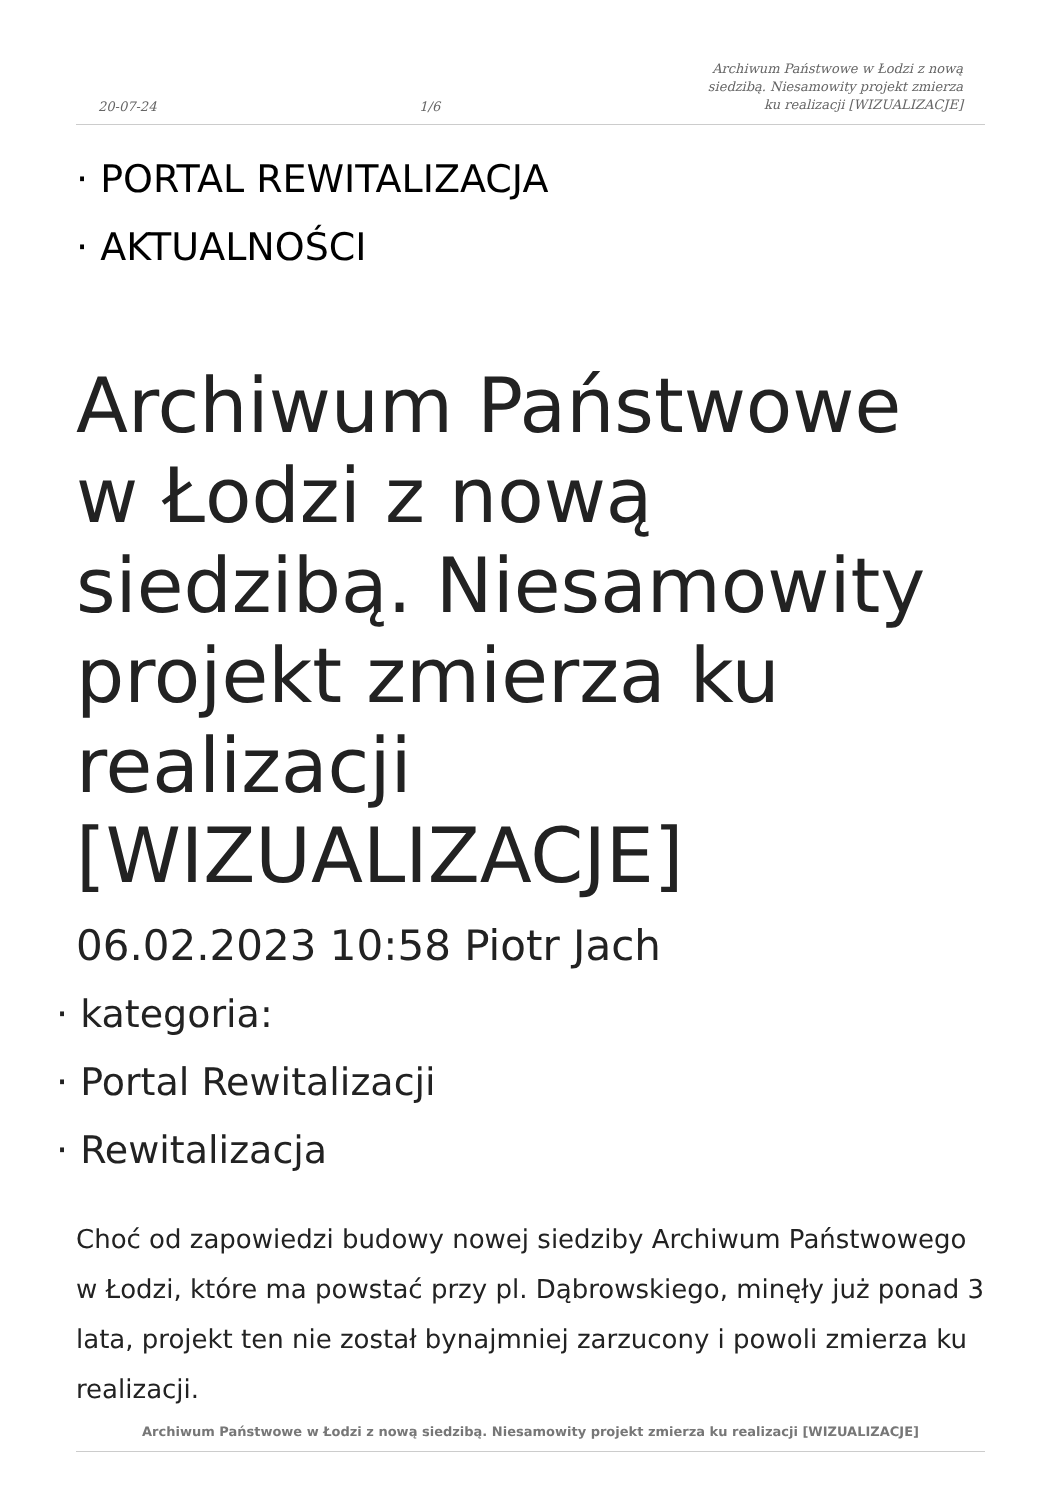20-07-24 1/6 Archiwum Państwowe w Łodzi z nową siedzibą. Niesamowity projekt zmierza ku realizacji [WIZUALIZACJE]
· PORTAL REWITALIZACJA
· AKTUALNOŚCI
Archiwum Państwowe w Łodzi z nową siedzibą. Niesamowity projekt zmierza ku realizacji [WIZUALIZACJE]
06.02.2023 10:58 Piotr Jach
· kategoria:
· Portal Rewitalizacji
· Rewitalizacja
Choć od zapowiedzi budowy nowej siedziby Archiwum Państwowego w Łodzi, które ma powstać przy pl. Dąbrowskiego, minęły już ponad 3 lata, projekt ten nie został bynajmniej zarzucony i powoli zmierza ku realizacji.
Archiwum Państwowe w Łodzi z nową siedzibą. Niesamowity projekt zmierza ku realizacji [WIZUALIZACJE]